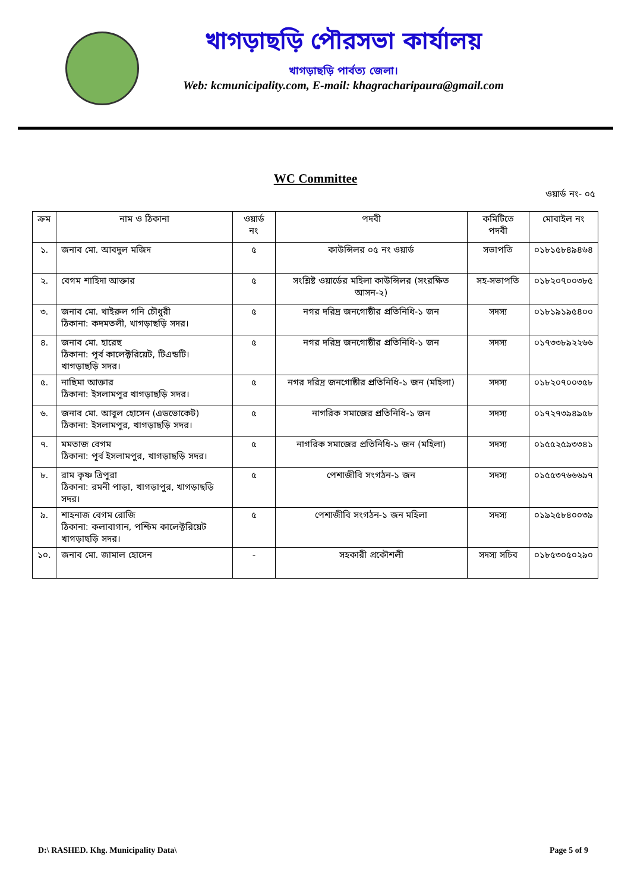খাগড়াছড়ি পৌরসভা কার্যালয়
খাগড়াছড়ি পার্বত্য জেলা।
Web: kcmunicipality.com, E-mail: khagracharipaura@gmail.com
WC Committee
ওয়ার্ড নং- ০৫
| ক্রম | নাম ও ঠিকানা | ওয়ার্ড নং | পদবী | কমিটিতে পদবী | মোবাইল নং |
| --- | --- | --- | --- | --- | --- |
| ১. | জনাব মো. আবদুল মজিদ | ৫ | কাউন্সিলর ০৫ নং ওয়ার্ড | সভাপতি | ০১৮১৫৮৪৯৪৬৪ |
| ২. | বেগম শাহিদা আক্তার | ৫ | সংশ্লিষ্ট ওয়ার্ডের মহিলা কাউন্সিলর (সংরক্ষিত আসন-২) | সহ-সভাপতি | ০১৮২০৭০০৩৮৫ |
| ৩. | জনাব মো. খাইরুল গনি চৌধুরী ঠিকানা: কদমতলী, খাগড়াছড়ি সদর। | ৫ | নগর দরিদ্র জনগোষ্ঠীর প্রতিনিধি-১ জন | সদস্য | ০১৮১৯১৯৫৪০০ |
| ৪. | জনাব মো. হারেছ ঠিকানা: পূর্ব কালেক্টরিয়েট, টিএন্ডটি। খাগড়াছড়ি সদর। | ৫ | নগর দরিদ্র জনগোষ্ঠীর প্রতিনিধি-১ জন | সদস্য | ০১৭৩৩৮৯২২৬৬ |
| ৫. | নাছিমা আক্তার ঠিকানা: ইসলামপুর খাগড়াছড়ি সদর। | ৫ | নগর দরিদ্র জনগোষ্ঠীর প্রতিনিধি-১ জন (মহিলা) | সদস্য | ০১৮২০৭০০৩৫৮ |
| ৬. | জনাব মো. আবুল হোসেন (এডভোকেট) ঠিকানা: ইসলামপুর, খাগড়াছড়ি সদর। | ৫ | নাগরিক সমাজের প্রতিনিধি-১ জন | সদস্য | ০১৭২৭৩৯৪৯৫৮ |
| ৭. | মমতাজ বেগম ঠিকানা: পূর্ব ইসলামপুর, খাগড়াছড়ি সদর। | ৫ | নাগরিক সমাজের প্রতিনিধি-১ জন (মহিলা) | সদস্য | ০১৫৫২৫৯৩৩৪১ |
| ৮. | রাম কৃষ্ণ ত্রিপুরা ঠিকানা: রমনী পাড়া, খাগড়াপুর, খাগড়াছড়ি সদর। | ৫ | পেশাজীবি সংগঠন-১ জন | সদস্য | ০১৫৫৩৭৬৬৬৯৭ |
| ৯. | শাহনাজ বেগম রোজি ঠিকানা: কলাবাগান, পশ্চিম কালেক্টরিয়েট খাগড়াছড়ি সদর। | ৫ | পেশাজীবি সংগঠন-১ জন মহিলা | সদস্য | ০১৯২৫৮৪০০৩৯ |
| ১০. | জনাব মো. জামাল হোসেন | - | সহকারী প্রকৌশলী | সদস্য সচিব | ০১৮৫৩০৫০২৯০ |
D:\ RASHED. Khg. Municipality Data\ Page 5 of 9